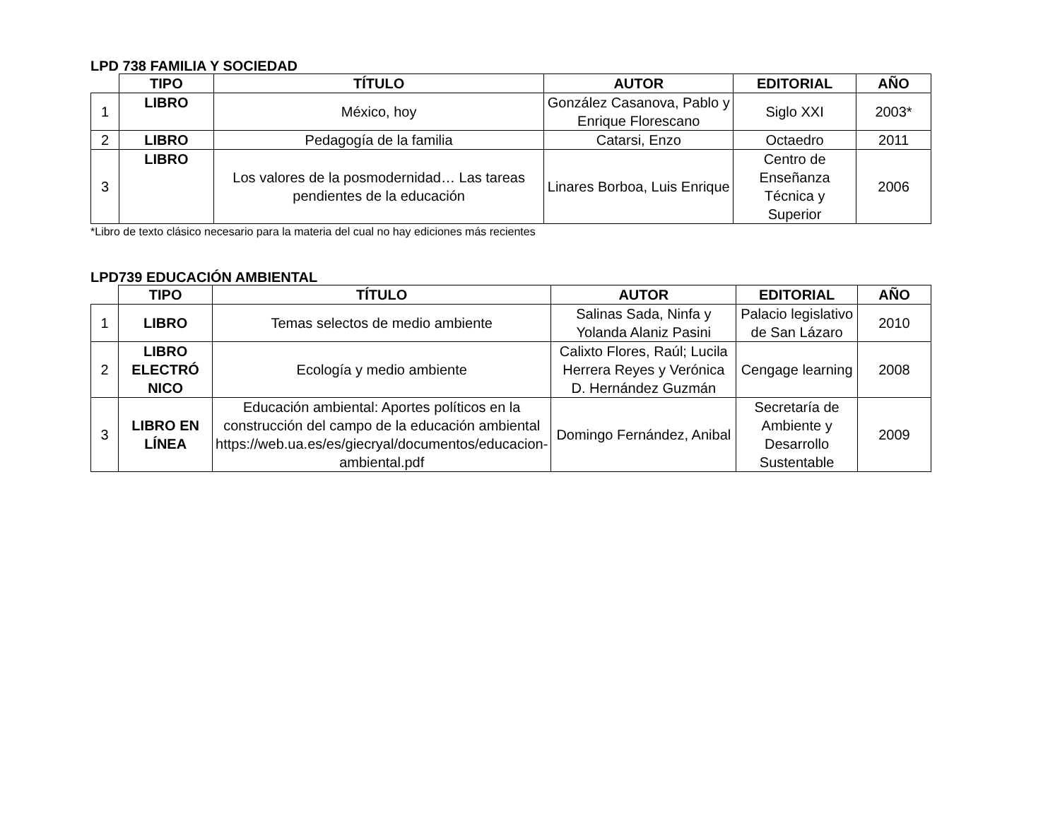LPD 738 FAMILIA Y SOCIEDAD
| | TIPO | TÍTULO | AUTOR | EDITORIAL | AÑO |
| --- | --- | --- | --- | --- | --- |
| 1 | LIBRO | México, hoy | González Casanova, Pablo y Enrique Florescano | Siglo XXI | 2003* |
| 2 | LIBRO | Pedagogía de la familia | Catarsi, Enzo | Octaedro | 2011 |
| 3 | LIBRO | Los valores de la posmodernidad… Las tareas pendientes de la educación | Linares Borboa, Luis Enrique | Centro de Enseñanza Técnica y Superior | 2006 |
*Libro de texto clásico necesario para la materia del cual no hay ediciones más recientes
LPD739 EDUCACIÓN AMBIENTAL
| | TIPO | TÍTULO | AUTOR | EDITORIAL | AÑO |
| --- | --- | --- | --- | --- | --- |
| 1 | LIBRO | Temas selectos de medio ambiente | Salinas Sada, Ninfa y Yolanda Alaniz Pasini | Palacio legislativo de San Lázaro | 2010 |
| 2 | LIBRO ELECTRÓ NICO | Ecología y medio ambiente | Calixto Flores, Raúl; Lucila Herrera Reyes y Verónica D. Hernández Guzmán | Cengage learning | 2008 |
| 3 | LIBRO EN LÍNEA | Educación ambiental: Aportes políticos en la construcción del campo de la educación ambiental https://web.ua.es/es/giecryal/documentos/educacion-ambiental.pdf | Domingo Fernández, Anibal | Secretaría de Ambiente y Desarrollo Sustentable | 2009 |